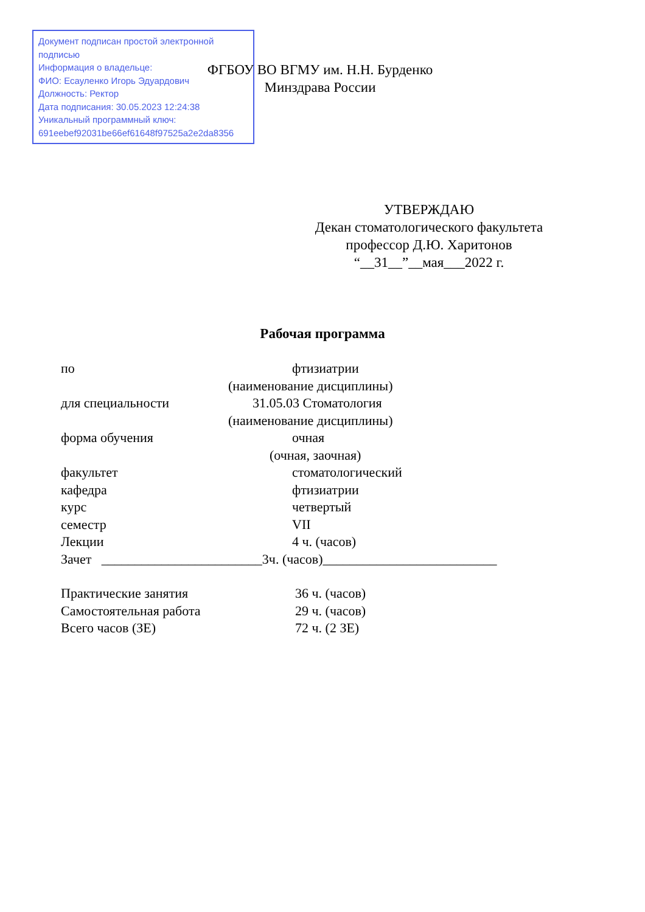Документ подписан простой электронной подписью
Информация о владельце:
ФИО: Есауленко Игорь Эдуардович
Должность: Ректор
Дата подписания: 30.05.2023 12:24:38
Уникальный программный ключ:
691eebef92031be66ef61648f97525a2e2da8356
ФГБОУ ВО ВГМУ им. Н.Н. Бурденко
Минздрава России
УТВЕРЖДАЮ
Декан стоматологического факультета
профессор Д.Ю. Харитонов
“__31__”__мая___2022 г.
Рабочая программа
по фтизиатрии
(наименование дисциплины)
для специальности 31.05.03 Стоматология
(наименование дисциплины)
форма обучения очная
(очная, заочная)
факультет стоматологический
кафедра фтизиатрии
курс четвертый
семестр VII
Лекции 4 ч. (часов)
Зачет ________________________3ч. (часов)__________________________
Практические занятия 36 ч. (часов)
Самостоятельная работа 29 ч. (часов)
Всего часов (ЗЕ) 72 ч. (2 ЗЕ)